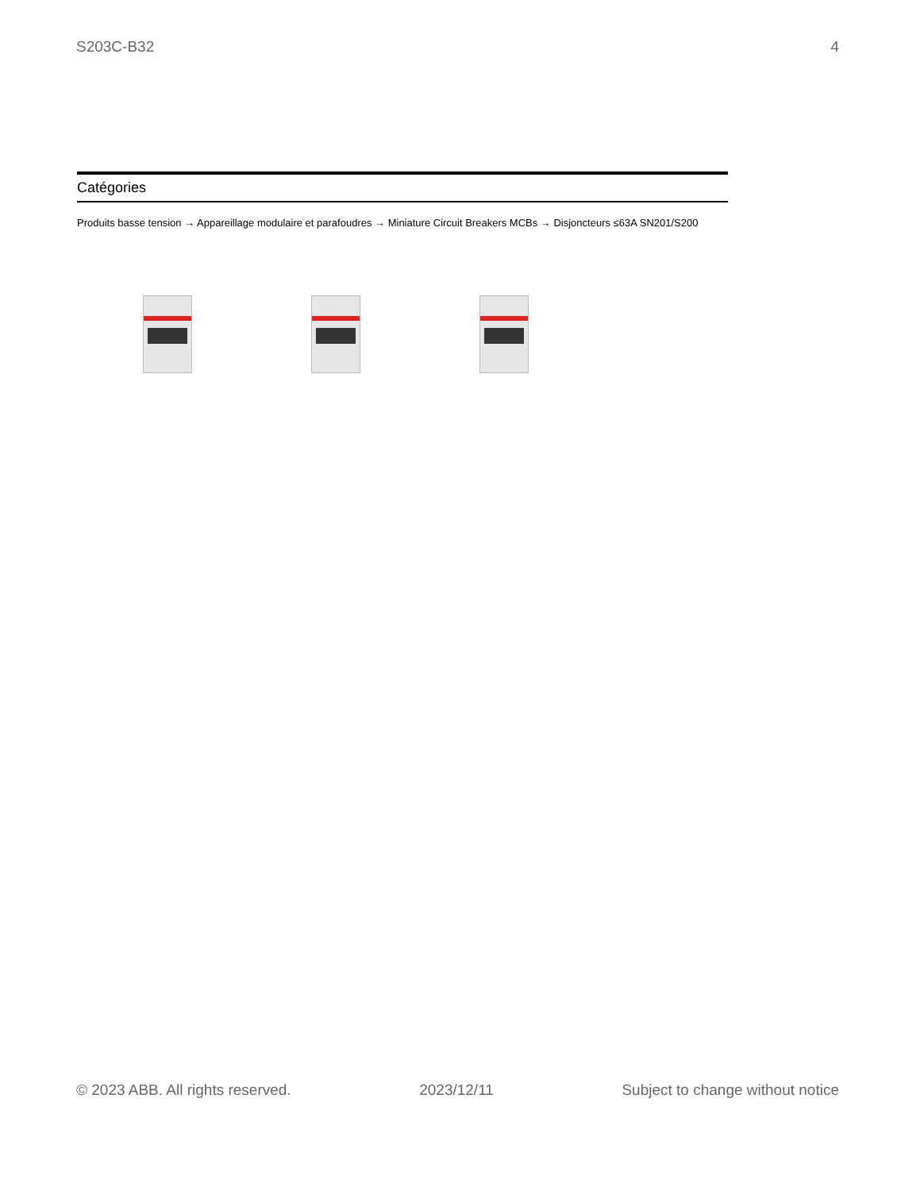S203C-B32 4
Catégories
Produits basse tension → Appareillage modulaire et parafoudres → Miniature Circuit Breakers MCBs → Disjoncteurs ≤63A SN201/S200
© 2023 ABB. All rights reserved. 2023/12/11 Subject to change without notice